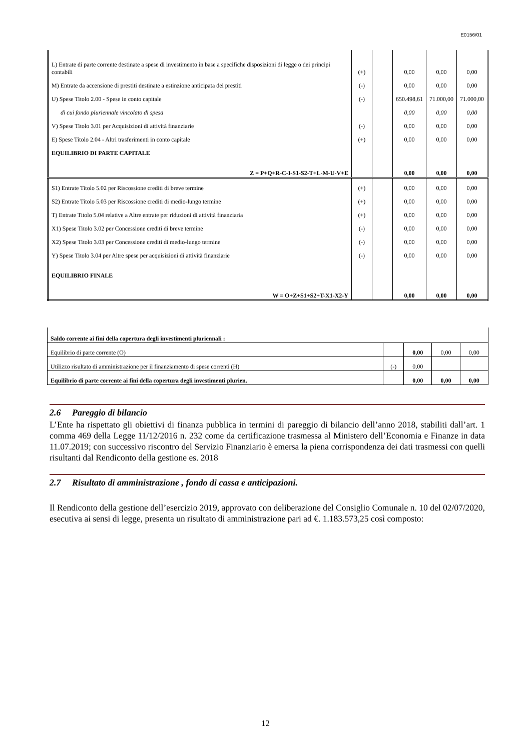E0156/01
| L) Entrate di parte corrente destinate a spese di investimento in base a specifiche disposizioni di legge o dei principi contabili | (+) | | 0,00 | 0,00 | 0,00 |
| M) Entrate da accensione di prestiti destinate a estinzione anticipata dei prestiti | (-) | | 0,00 | 0,00 | 0,00 |
| U) Spese Titolo 2.00 - Spese in conto capitale | (-) | | 650.498,61 | 71.000,00 | 71.000,00 |
| di cui fondo pluriennale vincolato di spesa | | | 0,00 | 0,00 | 0,00 |
| V) Spese Titolo 3.01 per Acquisizioni di attività finanziarie | (-) | | 0,00 | 0,00 | 0,00 |
| E) Spese Titolo 2.04 - Altri trasferimenti in conto capitale | (+) | | 0,00 | 0,00 | 0,00 |
| EQUILIBRIO DI PARTE CAPITALE | | | | | |
| Z = P+Q+R-C-I-S1-S2-T+L-M-U-V+E | | | 0,00 | 0,00 | 0,00 |
| S1) Entrate Titolo 5.02 per Riscossione crediti di breve termine | (+) | | 0,00 | 0,00 | 0,00 |
| S2) Entrate Titolo 5.03 per Riscossione crediti di medio-lungo termine | (+) | | 0,00 | 0,00 | 0,00 |
| T) Entrate Titolo 5.04 relative a Altre entrate per riduzioni di attività finanziaria | (+) | | 0,00 | 0,00 | 0,00 |
| X1) Spese Titolo 3.02 per Concessione crediti di breve termine | (-) | | 0,00 | 0,00 | 0,00 |
| X2) Spese Titolo 3.03 per Concessione crediti di medio-lungo termine | (-) | | 0,00 | 0,00 | 0,00 |
| Y) Spese Titolo 3.04 per Altre spese per acquisizioni di attività finanziarie | (-) | | 0,00 | 0,00 | 0,00 |
| EQUILIBRIO FINALE | | | | | |
| W = O+Z+S1+S2+T-X1-X2-Y | | | 0,00 | 0,00 | 0,00 |
| Saldo corrente ai fini della copertura degli investimenti pluriennali : | | | | |
| Equilibrio di parte corrente (O) | | 0,00 | 0,00 | 0,00 |
| Utilizzo risultato di amministrazione per il finanziamento di spese correnti (H) | (-) | 0,00 | | |
| Equilibrio di parte corrente ai fini della copertura degli investimenti plurien. | | 0,00 | 0,00 | 0,00 |
2.6 Pareggio di bilancio
L’Ente ha rispettato gli obiettivi di finanza pubblica in termini di pareggio di bilancio dell’anno 2018, stabiliti dall’art. 1 comma 469 della Legge 11/12/2016 n. 232 come da certificazione trasmessa al Ministero dell’Economia e Finanze in data 11.07.2019; con successivo riscontro del Servizio Finanziario è emersa la piena corrispondenza dei dati trasmessi con quelli risultanti dal Rendiconto della gestione es. 2018
2.7 Risultato di amministrazione , fondo di cassa e anticipazioni.
Il Rendiconto della gestione dell’esercizio 2019, approvato con deliberazione del Consiglio Comunale n. 10 del 02/07/2020, esecutiva ai sensi di legge, presenta un risultato di amministrazione pari ad €. 1.183.573,25 così composto:
12